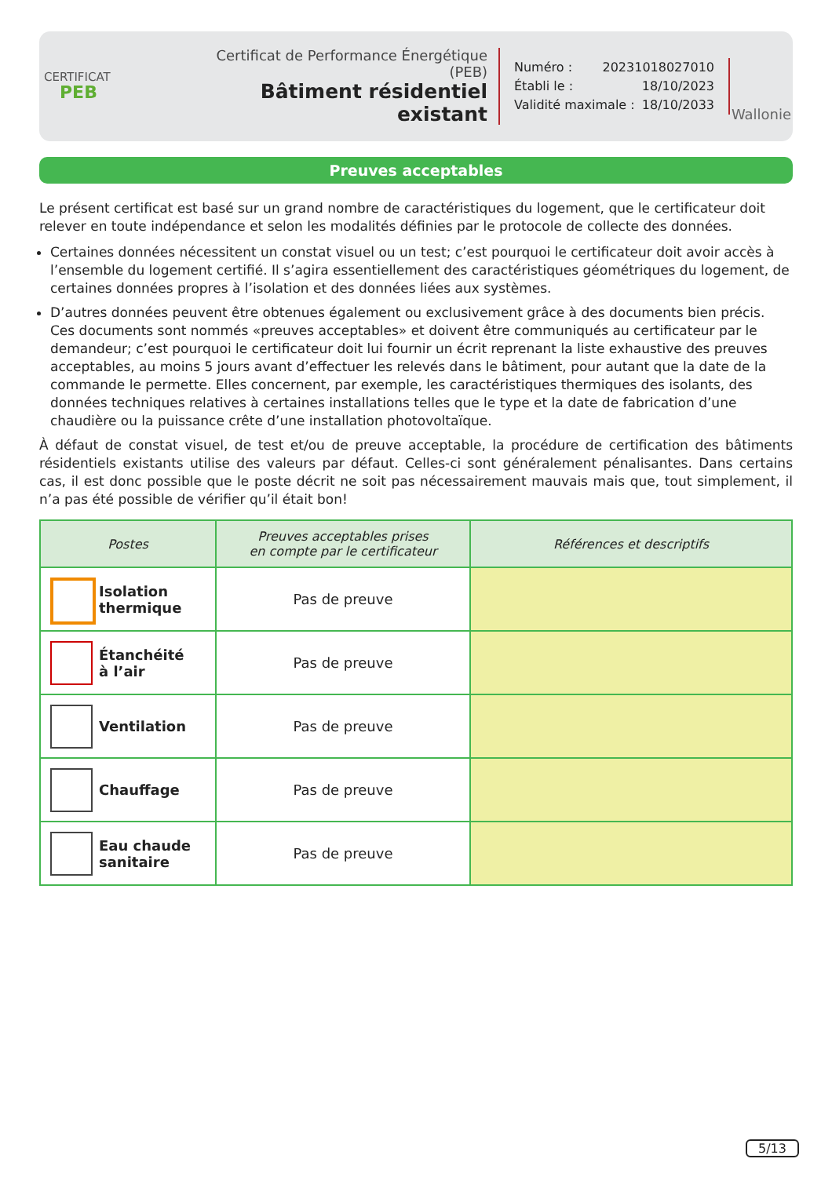CERTIFICAT
PEB
Certificat de Performance Énergétique (PEB)
Bâtiment résidentiel existant
Numéro : 20231018027010
Établi le : 18/10/2023
Validité maximale : 18/10/2033
Wallonie
Preuves acceptables
Le présent certificat est basé sur un grand nombre de caractéristiques du logement, que le certificateur doit relever en toute indépendance et selon les modalités définies par le protocole de collecte des données.
Certaines données nécessitent un constat visuel ou un test; c’est pourquoi le certificateur doit avoir accès à l’ensemble du logement certifié. Il s’agira essentiellement des caractéristiques géométriques du logement, de certaines données propres à l’isolation et des données liées aux systèmes.
D’autres données peuvent être obtenues également ou exclusivement grâce à des documents bien précis. Ces documents sont nommés «preuves acceptables» et doivent être communiqués au certificateur par le demandeur; c’est pourquoi le certificateur doit lui fournir un écrit reprenant la liste exhaustive des preuves acceptables, au moins 5 jours avant d’effectuer les relevés dans le bâtiment, pour autant que la date de la commande le permette. Elles concernent, par exemple, les caractéristiques thermiques des isolants, des données techniques relatives à certaines installations telles que le type et la date de fabrication d’une chaudière ou la puissance crête d’une installation photovoltaïque.
À défaut de constat visuel, de test et/ou de preuve acceptable, la procédure de certification des bâtiments résidentiels existants utilise des valeurs par défaut. Celles-ci sont généralement pénalisantes. Dans certains cas, il est donc possible que le poste décrit ne soit pas nécessairement mauvais mais que, tout simplement, il n’a pas été possible de vérifier qu’il était bon!
| Postes | Preuves acceptables prises en compte par le certificateur | Références et descriptifs |
| --- | --- | --- |
| Isolation thermique | Pas de preuve | |
| Étanchéité à l’air | Pas de preuve | |
| Ventilation | Pas de preuve | |
| Chauffage | Pas de preuve | |
| Eau chaude sanitaire | Pas de preuve | |
5/13